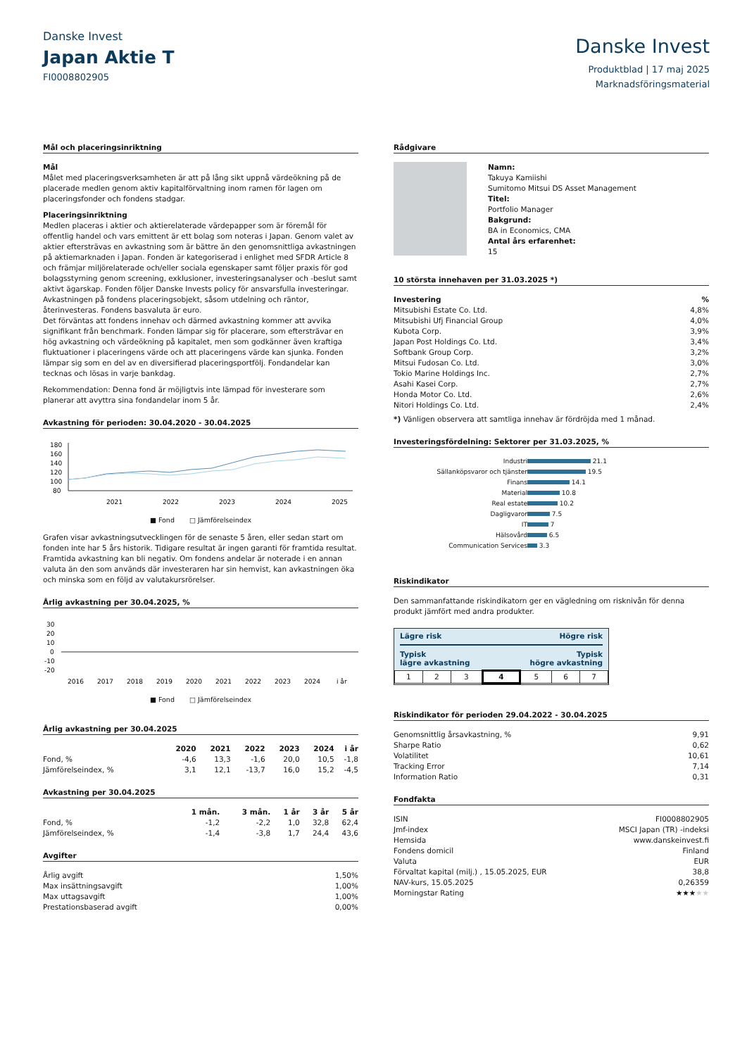Danske Invest
Japan Aktie T
FI0008802905
Danske Invest
Produktblad | 17 maj 2025
Marknadsföringsmaterial
Mål och placeringsinriktning
Mål
Målet med placeringsverksamheten är att på lång sikt uppnå värdeökning på de placerade medlen genom aktiv kapitalförvaltning inom ramen för lagen om placeringsfonder och fondens stadgar.
Placeringsinriktning
Medlen placeras i aktier och aktierelaterade värdepapper som är föremål för offentlig handel och vars emittent är ett bolag som noteras i Japan. Genom valet av aktier eftersträvas en avkastning som är bättre än den genomsnittliga avkastningen på aktiemarknaden i Japan. Fonden är kategoriserad i enlighet med SFDR Article 8 och främjar miljörelaterade och/eller sociala egenskaper samt följer praxis för god bolagsstyrning genom screening, exklusioner, investeringsanalyser och -beslut samt aktivt ägarskap. Fonden följer Danske Invests policy för ansvarsfulla investeringar. Avkastningen på fondens placeringsobjekt, såsom utdelning och räntor, återinvesteras. Fondens basvaluta är euro.
Det förväntas att fondens innehav och därmed avkastning kommer att avvika signifikant från benchmark. Fonden lämpar sig för placerare, som eftersträvar en hög avkastning och värdeökning på kapitalet, men som godkänner även kraftiga fluktuationer i placeringens värde och att placeringens värde kan sjunka. Fonden lämpar sig som en del av en diversifierad placeringsportfölj. Fondandelar kan tecknas och lösas in varje bankdag.
Rekommendation: Denna fond är möjligtvis inte lämpad för investerare som planerar att avyttra sina fondandelar inom 5 år.
Avkastning för perioden: 30.04.2020 - 30.04.2025
180
160
140
120
100
80
2021
2022
2023
2024
2025
■ Fond □ Jämförelseindex
Grafen visar avkastningsutvecklingen för de senaste 5 åren, eller sedan start om fonden inte har 5 års historik. Tidigare resultat är ingen garanti för framtida resultat. Framtida avkastning kan bli negativ. Om fondens andelar är noterade i en annan valuta än den som används där investeraren har sin hemvist, kan avkastningen öka och minska som en följd av valutakursrörelser.
Årlig avkastning per 30.04.2025, %
30
20
10
0
-10
-20
2016
2017
2018
2019
2020
2021
2022
2023
2024
i år
■ Fond □ Jämförelseindex
Årlig avkastning per 30.04.2025
| | 2020 | 2021 | 2022 | 2023 | 2024 | i år |
| --- | --- | --- | --- | --- | --- | --- |
| Fond, % | -4,6 | 13,3 | -1,6 | 20,0 | 10,5 | -1,8 |
| Jämförelseindex, % | 3,1 | 12,1 | -13,7 | 16,0 | 15,2 | -4,5 |
Avkastning per 30.04.2025
| | 1 mån. | 3 mån. | 1 år | 3 år | 5 år |
| --- | --- | --- | --- | --- | --- |
| Fond, % | -1,2 | -2,2 | 1,0 | 32,8 | 62,4 |
| Jämförelseindex, % | -1,4 | -3,8 | 1,7 | 24,4 | 43,6 |
Avgifter
| Årlig avgift | 1,50% |
| Max insättningsavgift | 1,00% |
| Max uttagsavgift | 1,00% |
| Prestationsbaserad avgift | 0,00% |
Rådgivare
Namn:
Takuya Kamiishi
Sumitomo Mitsui DS Asset Management
Titel:
Portfolio Manager
Bakgrund:
BA in Economics, CMA
Antal års erfarenhet:
15
10 största innehaven per 31.03.2025 *)
| Investering | % |
| --- | --- |
| Mitsubishi Estate Co. Ltd. | 4,8% |
| Mitsubishi Ufj Financial Group | 4,0% |
| Kubota Corp. | 3,9% |
| Japan Post Holdings Co. Ltd. | 3,4% |
| Softbank Group Corp. | 3,2% |
| Mitsui Fudosan Co. Ltd. | 3,0% |
| Tokio Marine Holdings Inc. | 2,7% |
| Asahi Kasei Corp. | 2,7% |
| Honda Motor Co. Ltd. | 2,6% |
| Nitori Holdings Co. Ltd. | 2,4% |
*) Vänligen observera att samtliga innehav är fördröjda med 1 månad.
Investeringsfördelning: Sektorer per 31.03.2025, %
| Industri | 21.1 |
| Sällanköpsvaror och tjänster | 19.5 |
| Finans | 14.1 |
| Material | 10.8 |
| Real estate | 10.2 |
| Dagligvaror | 7.5 |
| IT | 7 |
| Hälsovård | 6.5 |
| Communication Services | 3.3 |
Riskindikator
Den sammanfattande riskindikatorn ger en vägledning om risknivån för denna produkt jämfört med andra produkter.
Lägre risk Högre risk
Typisk
lägre avkastning Typisk
högre avkastning
| 1 | 2 | 3 | 4 | 5 | 6 | 7 |
Riskindikator för perioden 29.04.2022 - 30.04.2025
| Genomsnittlig årsavkastning, % | 9,91 |
| Sharpe Ratio | 0,62 |
| Volatilitet | 10,61 |
| Tracking Error | 7,14 |
| Information Ratio | 0,31 |
Fondfakta
| ISIN | FI0008802905 |
| Jmf-index | MSCI Japan (TR) -indeksi |
| Hemsida | www.danskeinvest.fi |
| Fondens domicil | Finland |
| Valuta | EUR |
| Förvaltat kapital (milj.) , 15.05.2025, EUR | 38,8 |
| NAV-kurs, 15.05.2025 | 0,26359 |
| Morningstar Rating | ★★★ ★★ |